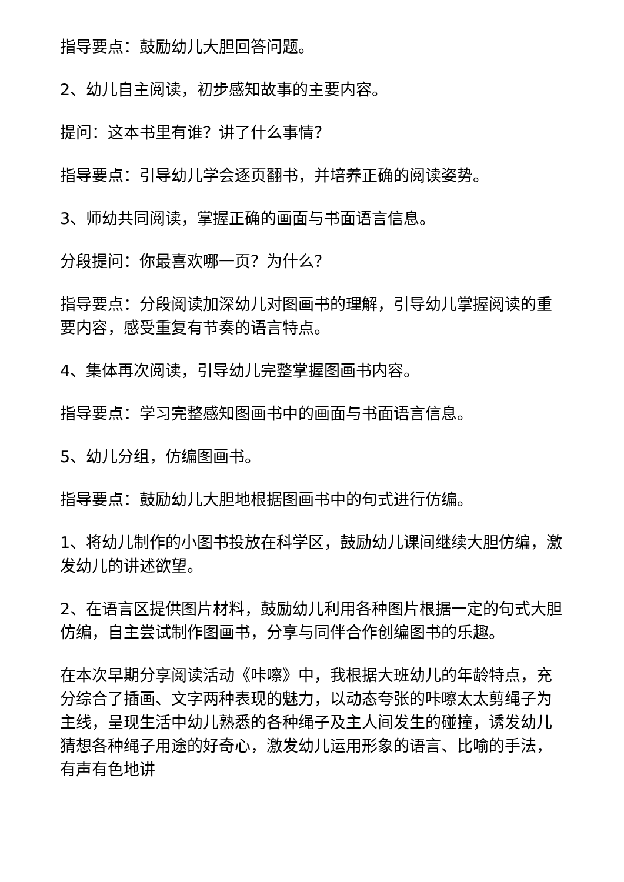指导要点：鼓励幼儿大胆回答问题。
2、幼儿自主阅读，初步感知故事的主要内容。
提问：这本书里有谁？讲了什么事情？
指导要点：引导幼儿学会逐页翻书，并培养正确的阅读姿势。
3、师幼共同阅读，掌握正确的画面与书面语言信息。
分段提问：你最喜欢哪一页？为什么？
指导要点：分段阅读加深幼儿对图画书的理解，引导幼儿掌握阅读的重要内容，感受重复有节奏的语言特点。
4、集体再次阅读，引导幼儿完整掌握图画书内容。
指导要点：学习完整感知图画书中的画面与书面语言信息。
5、幼儿分组，仿编图画书。
指导要点：鼓励幼儿大胆地根据图画书中的句式进行仿编。
1、将幼儿制作的小图书投放在科学区，鼓励幼儿课间继续大胆仿编，激发幼儿的讲述欲望。
2、在语言区提供图片材料，鼓励幼儿利用各种图片根据一定的句式大胆仿编，自主尝试制作图画书，分享与同伴合作创编图书的乐趣。
在本次早期分享阅读活动《咔嚓》中，我根据大班幼儿的年龄特点，充分综合了插画、文字两种表现的魅力，以动态夸张的咔嚓太太剪绳子为主线，呈现生活中幼儿熟悉的各种绳子及主人间发生的碰撞，诱发幼儿猜想各种绳子用途的好奇心，激发幼儿运用形象的语言、比喻的手法，有声有色地讲